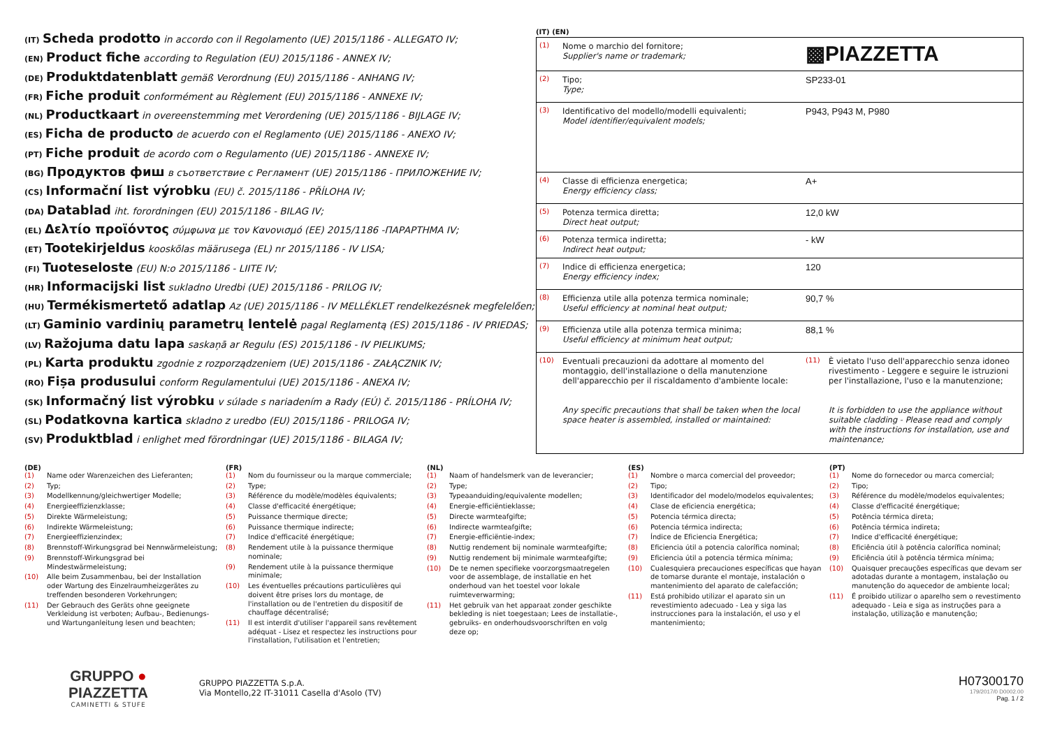(IT) Scheda prodotto in accordo con il Regolamento (UE) 2015/1186 - ALLEGATO IV;
(EN) Product fiche according to Regulation (EU) 2015/1186 - ANNEX IV;
(DE) Produktdatenblatt gemäß Verordnung (EU) 2015/1186 - ANHANG IV;
(FR) Fiche produit conformément au Règlement (EU) 2015/1186 - ANNEXE IV;
(NL) Productkaart in overeenstemming met Verordening (UE) 2015/1186 - BIJLAGE IV;
(ES) Ficha de producto de acuerdo con el Reglamento (UE) 2015/1186 - ANEXO IV;
(PT) Fiche produit de acordo com o Regulamento (UE) 2015/1186 - ANNEXE IV;
(BG) Продуктов фиш в съответствие с Регламент (UE) 2015/1186 - ПРИЛОЖЕНИЕ IV;
(CS) Informační list výrobku (EU) č. 2015/1186 - PŘÍLOHA IV;
(DA) Datablad iht. forordningen (EU) 2015/1186 - BILAG IV;
(EL) Δελτίο προϊόντος σύμφωνα με τον Κανονισμό (ΕΕ) 2015/1186 -ΠΑΡΑΡΤΗΜΑ IV;
(ET) Tootekirjeldus kooskõlas määrusega (EL) nr 2015/1186 - IV LISA;
(FI) Tuoteseloste (EU) N:o 2015/1186 - LIITE IV;
(HR) Informacijski list sukladno Uredbi (UE) 2015/1186 - PRILOG IV;
(HU) Termékismertető adatlap Az (UE) 2015/1186 - IV MELLÉKLET rendelkezésnek megfelelően;
(LT) Gaminio vardinių parametrų lentelė pagal Reglamentą (ES) 2015/1186 - IV PRIEDAS;
(LV) Ražojuma datu lapa saskaņā ar Regulu (ES) 2015/1186 - IV PIELIKUMS;
(PL) Karta produktu zgodnie z rozporządzeniem (UE) 2015/1186 - ZAŁĄCZNIK IV;
(RO) Fișa produsului conform Regulamentului (UE) 2015/1186 - ANEXA IV;
(SK) Informačný list výrobku v súlade s nariadením a Rady (EÚ) č. 2015/1186 - PRÍLOHA IV;
(SL) Podatkovna kartica skladno z uredbo (EU) 2015/1186 - PRILOGA IV;
(SV) Produktblad i enlighet med förordningar (UE) 2015/1186 - BILAGA IV;
(IT) (EN)
| (1) | Nome o marchio del fornitore; Supplier's name or trademark; | ▩PIAZZETTA | |
| (2) | Tipo; Type; | SP233-01 | |
| (3) | Identificativo del modello/modelli equivalenti; Model identifier/equivalent models; | P943, P943 M, P980 | |
| (4) | Classe di efficienza energetica; Energy efficiency class; | A+ | |
| (5) | Potenza termica diretta; Direct heat output; | 12,0 kW | |
| (6) | Potenza termica indiretta; Indirect heat output; | - kW | |
| (7) | Indice di efficienza energetica; Energy efficiency index; | 120 | |
| (8) | Efficienza utile alla potenza termica nominale; Useful efficiency at nominal heat output; | 90,7 % | |
| (9) | Efficienza utile alla potenza termica minima; Useful efficiency at minimum heat output; | 88,1 % | |
| (10) | Eventuali precauzioni da adottare al momento del montaggio, dell'installazione o della manutenzione dell'apparecchio per il riscaldamento d'ambiente locale: Any specific precautions that shall be taken when the local space heater is assembled, installed or maintained: | (11) | È vietato l'uso dell'apparecchio senza idoneo rivestimento - Leggere e seguire le istruzioni per l'installazione, l'uso e la manutenzione; It is forbidden to use the appliance without suitable cladding - Please read and comply with the instructions for installation, use and maintenance; |
(DE)
| (1) | Name oder Warenzeichen des Lieferanten; |
| (2) | Typ; |
| (3) | Modellkennung/gleichwertiger Modelle; |
| (4) | Energieeffizienzklasse; |
| (5) | Direkte Wärmeleistung; |
| (6) | Indirekte Wärmeleistung; |
| (7) | Energieeffizienzindex; |
| (8) | Brennstoff-Wirkungsgrad bei Nennwärmeleistung; |
| (9) | Brennstoff-Wirkungsgrad bei Mindestwärmeleistung; |
| (10) | Alle beim Zusammenbau, bei der Installation oder Wartung des Einzelraumheizgerätes zu treffenden besonderen Vorkehrungen; |
| (11) | Der Gebrauch des Geräts ohne geeignete Verkleidung ist verboten; Aufbau-, Bedienungs- und Wartunganleitung lesen und beachten; |
(FR)
| (1) | Nom du fournisseur ou la marque commerciale; |
| (2) | Type; |
| (3) | Référence du modèle/modèles équivalents; |
| (4) | Classe d'efficacité énergétique; |
| (5) | Puissance thermique directe; |
| (6) | Puissance thermique indirecte; |
| (7) | Indice d'efficacité énergétique; |
| (8) | Rendement utile à la puissance thermique nominale; |
| (9) | Rendement utile à la puissance thermique minimale; |
| (10) | Les éventuelles précautions particulières qui doivent être prises lors du montage, de l'installation ou de l'entretien du dispositif de chauffage décentralisé; |
| (11) | Il est interdit d'utiliser l'appareil sans revêtement adéquat - Lisez et respectez les instructions pour l'installation, l'utilisation et l'entretien; |
(NL)
| (1) | Naam of handelsmerk van de leverancier; |
| (2) | Type; |
| (3) | Typeaanduiding/equivalente modellen; |
| (4) | Energie-efficiëntieklasse; |
| (5) | Directe warmteafgifte; |
| (6) | Indirecte warmteafgifte; |
| (7) | Energie-efficiëntie-index; |
| (8) | Nuttig rendement bij nominale warmteafgifte; |
| (9) | Nuttig rendement bij minimale warmteafgifte; |
| (10) | De te nemen specifieke voorzorgsmaatregelen voor de assemblage, de installatie en het onderhoud van het toestel voor lokale ruimteverwarming; |
| (11) | Het gebruik van het apparaat zonder geschikte bekleding is niet toegestaan; Lees de installatie-, gebruiks- en onderhoudsvoorschriften en volg deze op; |
(ES)
| (1) | Nombre o marca comercial del proveedor; |
| (2) | Tipo; |
| (3) | Identificador del modelo/modelos equivalentes; |
| (4) | Clase de eficiencia energética; |
| (5) | Potencia térmica directa; |
| (6) | Potencia térmica indirecta; |
| (7) | Índice de Eficiencia Energética; |
| (8) | Eficiencia útil a potencia calorífica nominal; |
| (9) | Eficiencia útil a potencia térmica mínima; |
| (10) | Cualesquiera precauciones específicas que hayan de tomarse durante el montaje, instalación o mantenimiento del aparato de calefacción; |
| (11) | Está prohibido utilizar el aparato sin un revestimiento adecuado - Lea y siga las instrucciones para la instalación, el uso y el mantenimiento; |
(PT)
| (1) | Nome do fornecedor ou marca comercial; |
| (2) | Tipo; |
| (3) | Référence du modèle/modelos equivalentes; |
| (4) | Classe d'efficacité énergétique; |
| (5) | Potência térmica direta; |
| (6) | Potência térmica indireta; |
| (7) | Indice d'efficacité énergétique; |
| (8) | Eficiência útil à potência calorífica nominal; |
| (9) | Eficiência útil à potência térmica mínima; |
| (10) | Quaisquer precauções específicas que devam ser adotadas durante a montagem, instalação ou manutenção do aquecedor de ambiente local; |
| (11) | É proibido utilizar o aparelho sem o revestimento adequado - Leia e siga as instruções para a instalação, utilização e manutenção; |
GRUPPO ● PIAZZETTA
CAMINETTI & STUFE
GRUPPO PIAZZETTA S.p.A.
Via Montello,22 IT-31011 Casella d'Asolo (TV)
H07300170
179/2017/0 D0002.00
Pag. 1 / 2